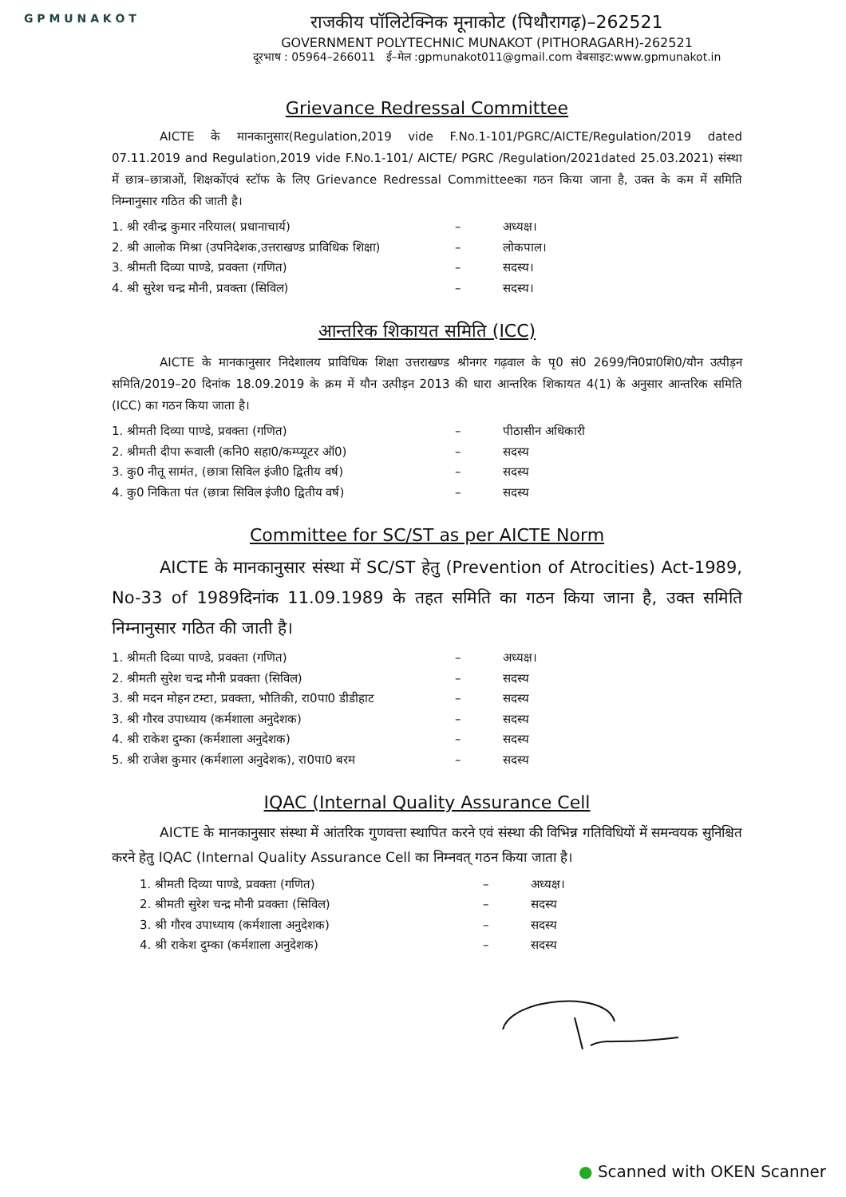G P M U N A K O T
राजकीय पॉलिटेक्निक मूनाकोट (पिथौरागढ़)–262521
GOVERNMENT POLYTECHNIC MUNAKOT (PITHORAGARH)-262521
दूरभाष : 05964–266011 ई–मेल :gpmunakot011@gmail.com वेबसाइट:www.gpmunakot.in
Grievance Redressal Committee
AICTE के मानकानुसार(Regulation,2019 vide F.No.1-101/PGRC/AICTE/Regulation/2019 dated 07.11.2019 and Regulation,2019 vide F.No.1-101/ AICTE/ PGRC /Regulation/2021dated 25.03.2021) संस्था में छात्र–छात्राओं, शिक्षकोंएवं स्टॉफ के लिए Grievance Redressal Committeeका गठन किया जाना है, उक्त के कम में समिति निम्नानुसार गठित की जाती है।
1. श्री रवीन्द्र कुमार नरियाल( प्रधानाचार्य) – अध्यक्ष।
2. श्री आलोक मिश्रा (उपनिदेशक,उत्तराखण्ड प्राविधिक शिक्षा) – लोकपाल।
3. श्रीमती दिव्या पाण्डे, प्रवक्ता (गणित) – सदस्य।
4. श्री सुरेश चन्द्र मौनी, प्रवक्ता (सिविल) – सदस्य।
आन्तरिक शिकायत समिति (ICC)
AICTE के मानकानुसार निदेशालय प्राविधिक शिक्षा उत्तराखण्ड श्रीनगर गढ़वाल के पृ0 सं0 2699/नि0प्रा0शि0/यौन उत्पीड़न समिति/2019–20 दिनांक 18.09.2019 के क्रम में यौन उत्पीड़न 2013 की धारा आन्तरिक शिकायत 4(1) के अनुसार आन्तरिक समिति (ICC) का गठन किया जाता है।
1. श्रीमती दिव्या पाण्डे, प्रवक्ता (गणित) – पीठासीन अधिकारी
2. श्रीमती दीपा रूवाली (कनि0 सहा0/कम्प्यूटर ऑ0) – सदस्य
3. कु0 नीतू सामंत, (छात्रा सिविल इंजी0 द्वितीय वर्ष) – सदस्य
4. कु0 निकिता पंत (छात्रा सिविल इंजी0 द्वितीय वर्ष) – सदस्य
Committee for SC/ST as per AICTE Norm
AICTE के मानकानुसार संस्था में SC/ST हेतु (Prevention of Atrocities) Act-1989, No-33 of 1989दिनांक 11.09.1989 के तहत समिति का गठन किया जाना है, उक्त समिति निम्नानुसार गठित की जाती है।
1. श्रीमती दिव्या पाण्डे, प्रवक्ता (गणित) – अध्यक्ष।
2. श्रीमती सुरेश चन्द्र मौनी प्रवक्ता (सिविल) – सदस्य
3. श्री मदन मोहन टम्टा, प्रवक्ता, भौतिकी, रा0पा0 डीडीहाट – सदस्य
3. श्री गौरव उपाध्याय (कर्मशाला अनुदेशक) – सदस्य
4. श्री राकेश दुम्का (कर्मशाला अनुदेशक) – सदस्य
5. श्री राजेश कुमार (कर्मशाला अनुदेशक), रा0पा0 बरम – सदस्य
IQAC (Internal Quality Assurance Cell
AICTE के मानकानुसार संस्था में आंतरिक गुणवत्ता स्थापित करने एवं संस्था की विभिन्न गतिविधियों में समन्वयक सुनिश्चित करने हेतु IQAC (Internal Quality Assurance Cell का निम्नवत् गठन किया जाता है।
1. श्रीमती दिव्या पाण्डे, प्रवक्ता (गणित) – अध्यक्ष।
2. श्रीमती सुरेश चन्द्र मौनी प्रवक्ता (सिविल) – सदस्य
3. श्री गौरव उपाध्याय (कर्मशाला अनुदेशक) – सदस्य
4. श्री राकेश दुम्का (कर्मशाला अनुदेशक) – सदस्य
● Scanned with OKEN Scanner